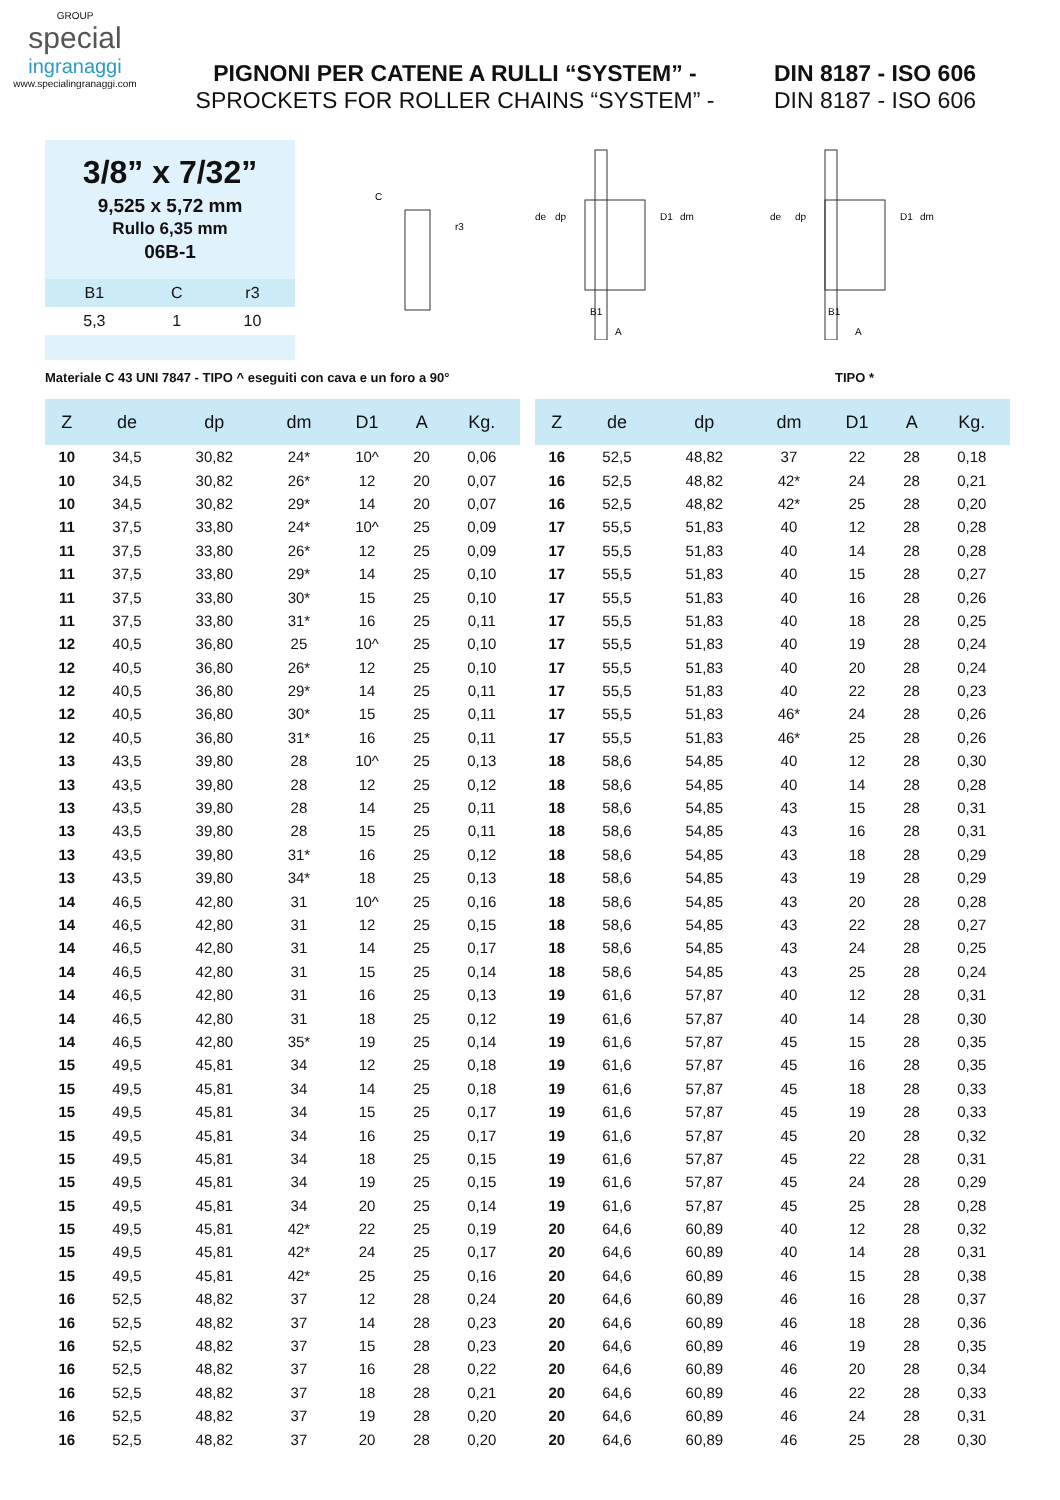GROUP
special
ingranaggi
www.specialingranaggi.com
PIGNONI PER CATENE A RULLI “SYSTEM” - DIN 8187 - ISO 606
SPROCKETS FOR ROLLER CHAINS “SYSTEM” - DIN 8187 - ISO 606
3/8” x 7/32”
9,525 x 5,72 mm
Rullo 6,35 mm
06B-1
| B1 | C | r3 |
| 5,3 | 1 | 10 |
C
r3
de
dp
D1
dm
B1
A
de
dp
D1
dm
B1
A
Materiale C 43 UNI 7847 - TIPO ^ eseguiti con cava e un foro a 90° TIPO *
| Z | de | dp | dm | D1 | A | Kg. |
| --- | --- | --- | --- | --- | --- | --- |
| 10 | 34,5 | 30,82 | 24* | 10^ | 20 | 0,06 |
| 10 | 34,5 | 30,82 | 26* | 12 | 20 | 0,07 |
| 10 | 34,5 | 30,82 | 29* | 14 | 20 | 0,07 |
| 11 | 37,5 | 33,80 | 24* | 10^ | 25 | 0,09 |
| 11 | 37,5 | 33,80 | 26* | 12 | 25 | 0,09 |
| 11 | 37,5 | 33,80 | 29* | 14 | 25 | 0,10 |
| 11 | 37,5 | 33,80 | 30* | 15 | 25 | 0,10 |
| 11 | 37,5 | 33,80 | 31* | 16 | 25 | 0,11 |
| 12 | 40,5 | 36,80 | 25 | 10^ | 25 | 0,10 |
| 12 | 40,5 | 36,80 | 26* | 12 | 25 | 0,10 |
| 12 | 40,5 | 36,80 | 29* | 14 | 25 | 0,11 |
| 12 | 40,5 | 36,80 | 30* | 15 | 25 | 0,11 |
| 12 | 40,5 | 36,80 | 31* | 16 | 25 | 0,11 |
| 13 | 43,5 | 39,80 | 28 | 10^ | 25 | 0,13 |
| 13 | 43,5 | 39,80 | 28 | 12 | 25 | 0,12 |
| 13 | 43,5 | 39,80 | 28 | 14 | 25 | 0,11 |
| 13 | 43,5 | 39,80 | 28 | 15 | 25 | 0,11 |
| 13 | 43,5 | 39,80 | 31* | 16 | 25 | 0,12 |
| 13 | 43,5 | 39,80 | 34* | 18 | 25 | 0,13 |
| 14 | 46,5 | 42,80 | 31 | 10^ | 25 | 0,16 |
| 14 | 46,5 | 42,80 | 31 | 12 | 25 | 0,15 |
| 14 | 46,5 | 42,80 | 31 | 14 | 25 | 0,17 |
| 14 | 46,5 | 42,80 | 31 | 15 | 25 | 0,14 |
| 14 | 46,5 | 42,80 | 31 | 16 | 25 | 0,13 |
| 14 | 46,5 | 42,80 | 31 | 18 | 25 | 0,12 |
| 14 | 46,5 | 42,80 | 35* | 19 | 25 | 0,14 |
| 15 | 49,5 | 45,81 | 34 | 12 | 25 | 0,18 |
| 15 | 49,5 | 45,81 | 34 | 14 | 25 | 0,18 |
| 15 | 49,5 | 45,81 | 34 | 15 | 25 | 0,17 |
| 15 | 49,5 | 45,81 | 34 | 16 | 25 | 0,17 |
| 15 | 49,5 | 45,81 | 34 | 18 | 25 | 0,15 |
| 15 | 49,5 | 45,81 | 34 | 19 | 25 | 0,15 |
| 15 | 49,5 | 45,81 | 34 | 20 | 25 | 0,14 |
| 15 | 49,5 | 45,81 | 42* | 22 | 25 | 0,19 |
| 15 | 49,5 | 45,81 | 42* | 24 | 25 | 0,17 |
| 15 | 49,5 | 45,81 | 42* | 25 | 25 | 0,16 |
| 16 | 52,5 | 48,82 | 37 | 12 | 28 | 0,24 |
| 16 | 52,5 | 48,82 | 37 | 14 | 28 | 0,23 |
| 16 | 52,5 | 48,82 | 37 | 15 | 28 | 0,23 |
| 16 | 52,5 | 48,82 | 37 | 16 | 28 | 0,22 |
| 16 | 52,5 | 48,82 | 37 | 18 | 28 | 0,21 |
| 16 | 52,5 | 48,82 | 37 | 19 | 28 | 0,20 |
| 16 | 52,5 | 48,82 | 37 | 20 | 28 | 0,20 |
| Z | de | dp | dm | D1 | A | Kg. |
| --- | --- | --- | --- | --- | --- | --- |
| 16 | 52,5 | 48,82 | 37 | 22 | 28 | 0,18 |
| 16 | 52,5 | 48,82 | 42* | 24 | 28 | 0,21 |
| 16 | 52,5 | 48,82 | 42* | 25 | 28 | 0,20 |
| 17 | 55,5 | 51,83 | 40 | 12 | 28 | 0,28 |
| 17 | 55,5 | 51,83 | 40 | 14 | 28 | 0,28 |
| 17 | 55,5 | 51,83 | 40 | 15 | 28 | 0,27 |
| 17 | 55,5 | 51,83 | 40 | 16 | 28 | 0,26 |
| 17 | 55,5 | 51,83 | 40 | 18 | 28 | 0,25 |
| 17 | 55,5 | 51,83 | 40 | 19 | 28 | 0,24 |
| 17 | 55,5 | 51,83 | 40 | 20 | 28 | 0,24 |
| 17 | 55,5 | 51,83 | 40 | 22 | 28 | 0,23 |
| 17 | 55,5 | 51,83 | 46* | 24 | 28 | 0,26 |
| 17 | 55,5 | 51,83 | 46* | 25 | 28 | 0,26 |
| 18 | 58,6 | 54,85 | 40 | 12 | 28 | 0,30 |
| 18 | 58,6 | 54,85 | 40 | 14 | 28 | 0,28 |
| 18 | 58,6 | 54,85 | 43 | 15 | 28 | 0,31 |
| 18 | 58,6 | 54,85 | 43 | 16 | 28 | 0,31 |
| 18 | 58,6 | 54,85 | 43 | 18 | 28 | 0,29 |
| 18 | 58,6 | 54,85 | 43 | 19 | 28 | 0,29 |
| 18 | 58,6 | 54,85 | 43 | 20 | 28 | 0,28 |
| 18 | 58,6 | 54,85 | 43 | 22 | 28 | 0,27 |
| 18 | 58,6 | 54,85 | 43 | 24 | 28 | 0,25 |
| 18 | 58,6 | 54,85 | 43 | 25 | 28 | 0,24 |
| 19 | 61,6 | 57,87 | 40 | 12 | 28 | 0,31 |
| 19 | 61,6 | 57,87 | 40 | 14 | 28 | 0,30 |
| 19 | 61,6 | 57,87 | 45 | 15 | 28 | 0,35 |
| 19 | 61,6 | 57,87 | 45 | 16 | 28 | 0,35 |
| 19 | 61,6 | 57,87 | 45 | 18 | 28 | 0,33 |
| 19 | 61,6 | 57,87 | 45 | 19 | 28 | 0,33 |
| 19 | 61,6 | 57,87 | 45 | 20 | 28 | 0,32 |
| 19 | 61,6 | 57,87 | 45 | 22 | 28 | 0,31 |
| 19 | 61,6 | 57,87 | 45 | 24 | 28 | 0,29 |
| 19 | 61,6 | 57,87 | 45 | 25 | 28 | 0,28 |
| 20 | 64,6 | 60,89 | 40 | 12 | 28 | 0,32 |
| 20 | 64,6 | 60,89 | 40 | 14 | 28 | 0,31 |
| 20 | 64,6 | 60,89 | 46 | 15 | 28 | 0,38 |
| 20 | 64,6 | 60,89 | 46 | 16 | 28 | 0,37 |
| 20 | 64,6 | 60,89 | 46 | 18 | 28 | 0,36 |
| 20 | 64,6 | 60,89 | 46 | 19 | 28 | 0,35 |
| 20 | 64,6 | 60,89 | 46 | 20 | 28 | 0,34 |
| 20 | 64,6 | 60,89 | 46 | 22 | 28 | 0,33 |
| 20 | 64,6 | 60,89 | 46 | 24 | 28 | 0,31 |
| 20 | 64,6 | 60,89 | 46 | 25 | 28 | 0,30 |